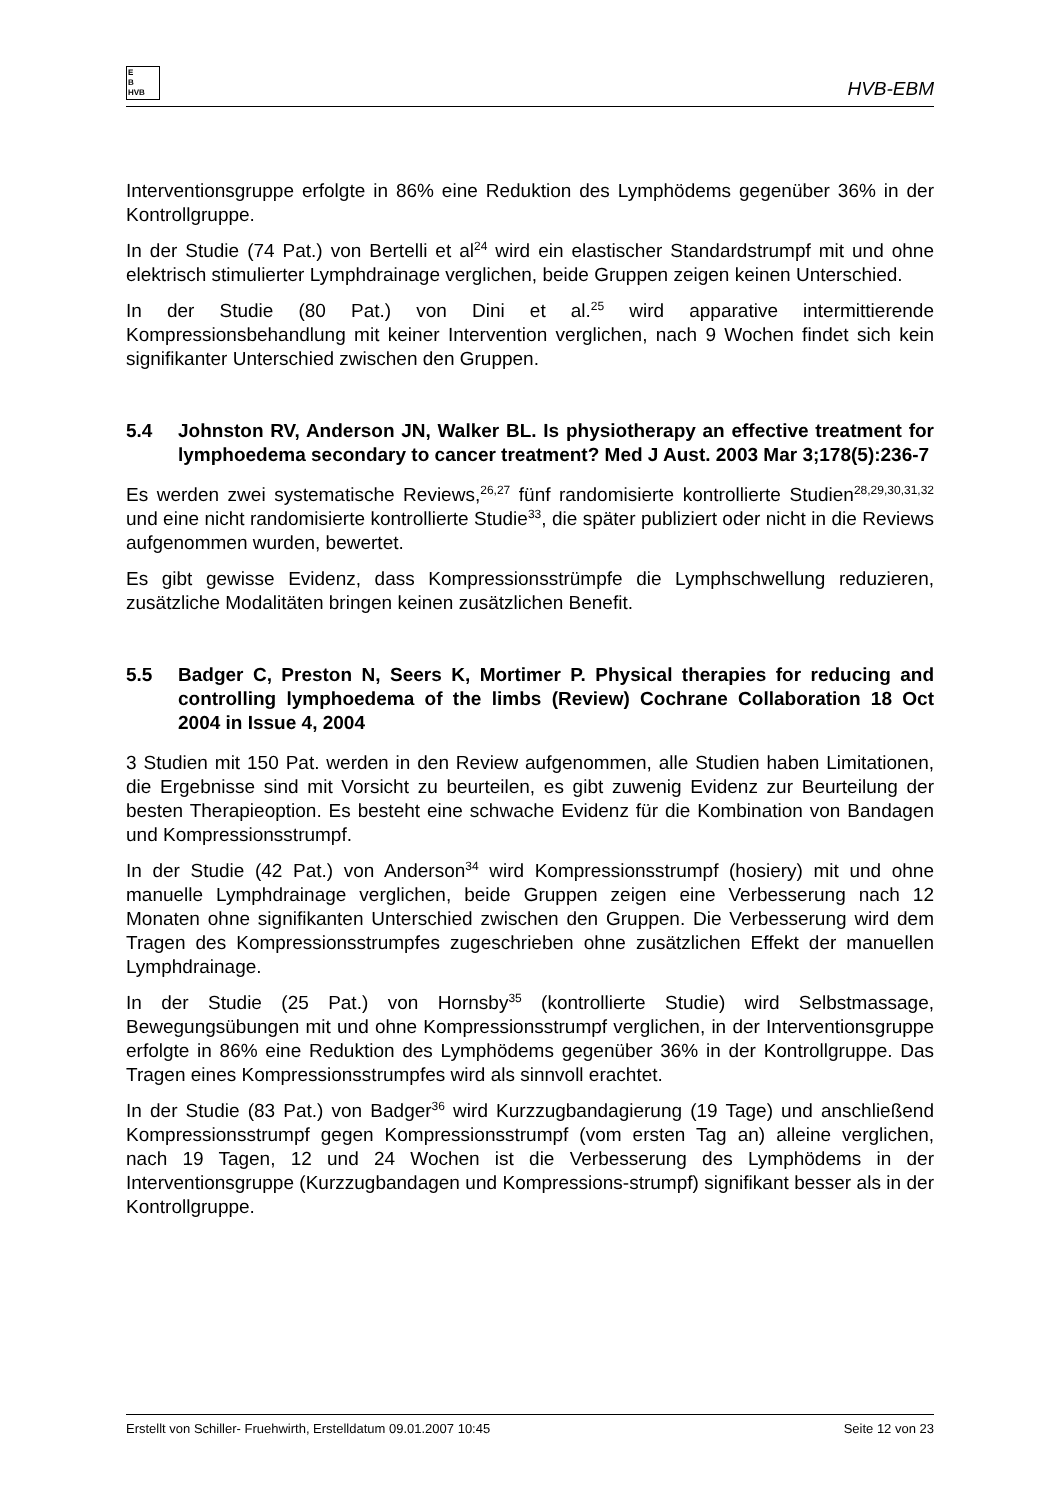E
B
HVB
HVB-EBM
Interventionsgruppe erfolgte in 86% eine Reduktion des Lymphödems gegenüber 36% in der Kontrollgruppe.
In der Studie (74 Pat.) von Bertelli et al<sup>24</sup> wird ein elastischer Standardstrumpf mit und ohne elektrisch stimulierter Lymphdrainage verglichen, beide Gruppen zeigen keinen Unterschied.
In der Studie (80 Pat.) von Dini et al.<sup>25</sup> wird apparative intermittierende Kompressionsbehandlung mit keiner Intervention verglichen, nach 9 Wochen findet sich kein signifikanter Unterschied zwischen den Gruppen.
5.4 Johnston RV, Anderson JN, Walker BL. Is physiotherapy an effective treatment for lymphoedema secondary to cancer treatment? Med J Aust. 2003 Mar 3;178(5):236-7
Es werden zwei systematische Reviews,<sup>26,27</sup> fünf randomisierte kontrollierte Studien<sup>28,29,30,31,32</sup> und eine nicht randomisierte kontrollierte Studie<sup>33</sup>, die später publiziert oder nicht in die Reviews aufgenommen wurden, bewertet.
Es gibt gewisse Evidenz, dass Kompressionsstrümpfe die Lymphschwellung reduzieren, zusätzliche Modalitäten bringen keinen zusätzlichen Benefit.
5.5 Badger C, Preston N, Seers K, Mortimer P. Physical therapies for reducing and controlling lymphoedema of the limbs (Review) Cochrane Collaboration 18 Oct 2004 in Issue 4, 2004
3 Studien mit 150 Pat. werden in den Review aufgenommen, alle Studien haben Limitationen, die Ergebnisse sind mit Vorsicht zu beurteilen, es gibt zuwenig Evidenz zur Beurteilung der besten Therapieoption. Es besteht eine schwache Evidenz für die Kombination von Bandagen und Kompressionsstrumpf.
In der Studie (42 Pat.) von Anderson<sup>34</sup> wird Kompressionsstrumpf (hosiery) mit und ohne manuelle Lymphdrainage verglichen, beide Gruppen zeigen eine Verbesserung nach 12 Monaten ohne signifikanten Unterschied zwischen den Gruppen. Die Verbesserung wird dem Tragen des Kompressionsstrumpfes zugeschrieben ohne zusätzlichen Effekt der manuellen Lymphdrainage.
In der Studie (25 Pat.) von Hornsby<sup>35</sup> (kontrollierte Studie) wird Selbstmassage, Bewegungsübungen mit und ohne Kompressionsstrumpf verglichen, in der Interventionsgruppe erfolgte in 86% eine Reduktion des Lymphödems gegenüber 36% in der Kontrollgruppe. Das Tragen eines Kompressionsstrumpfes wird als sinnvoll erachtet.
In der Studie (83 Pat.) von Badger<sup>36</sup> wird Kurzzugbandagierung (19 Tage) und anschließend Kompressionsstrumpf gegen Kompressionsstrumpf (vom ersten Tag an) alleine verglichen, nach 19 Tagen, 12 und 24 Wochen ist die Verbesserung des Lymphödems in der Interventionsgruppe (Kurzzugbandagen und Kompressions-strumpf) signifikant besser als in der Kontrollgruppe.
Erstellt von Schiller- Fruehwirth, Erstelldatum 09.01.2007 10:45 Seite 12 von 23